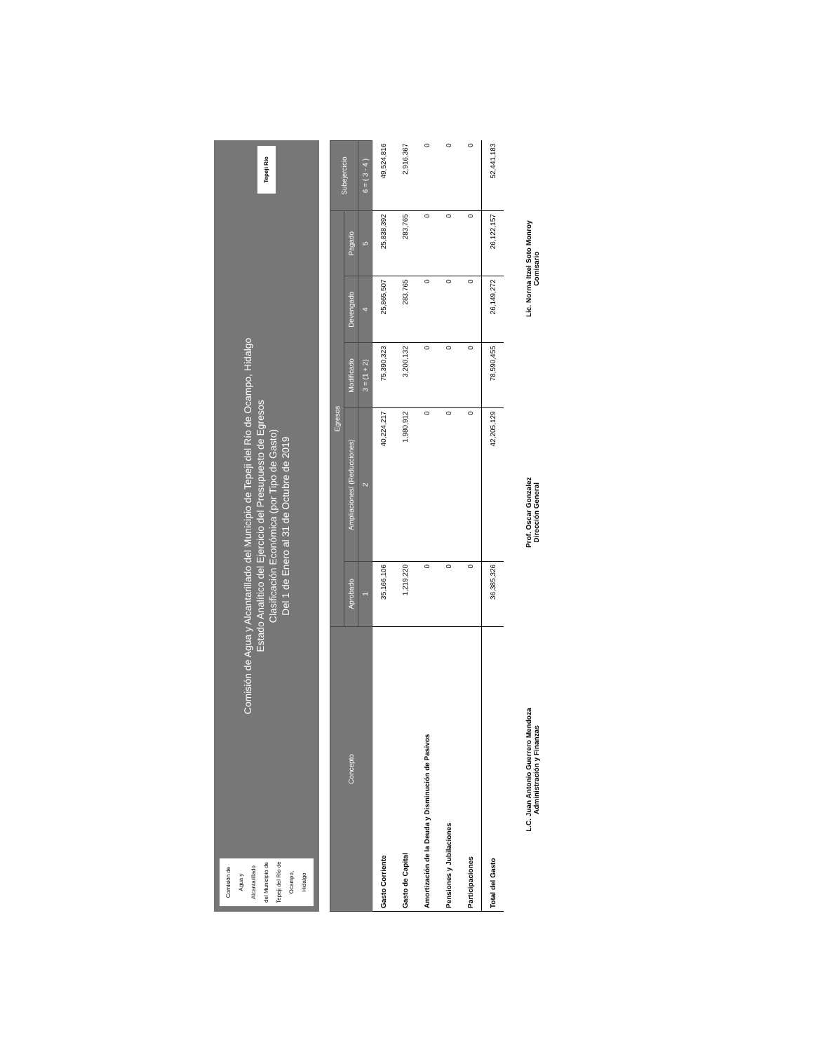Comisión de Agua y Alcantarillado del Municipio de Tepeji del Río de Ocampo, Hidalgo
Comisión de Agua y Alcantarillado del Municipio de Tepeji del Río de Ocampo, Hidalgo
Estado Analítico del Ejercicio del Presupuesto de Egresos
Clasificación Económica (por Tipo de Gasto)
Del 1 de Enero al 31 de Octubre de 2019
Tepeji Río
| Concepto | Egresos | | | | | Subejercicio |
| --- | --- | --- | --- | --- | --- | --- |
| | Aprobado | Ampliaciones/ (Reducciones) | Modificado | Devengado | Pagado | |
| | 1 | 2 | 3 = (1 + 2) | 4 | 5 | 6 = ( 3 - 4 ) |
| Gasto Corriente | 35,166,106 | 40,224,217 | 75,390,323 | 25,865,507 | 25,838,392 | 49,524,816 |
| Gasto de Capital | 1,219,220 | 1,980,912 | 3,200,132 | 283,765 | 283,765 | 2,916,367 |
| Amortización de la Deuda y Disminución de Pasivos | 0 | 0 | 0 | 0 | 0 | 0 |
| Pensiones y Jubilaciones | 0 | 0 | 0 | 0 | 0 | 0 |
| Participaciones | 0 | 0 | 0 | 0 | 0 | 0 |
| Total del Gasto | 36,385,326 | 42,205,129 | 78,590,455 | 26,149,272 | 26,122,157 | 52,441,183 |
L.C. Juan Antonio Guerrero Mendoza
Administración y Finanzas
Prof. Oscar Gonzalez
Dirección General
Lic. Norma Itzel Soto Monroy
Comisario